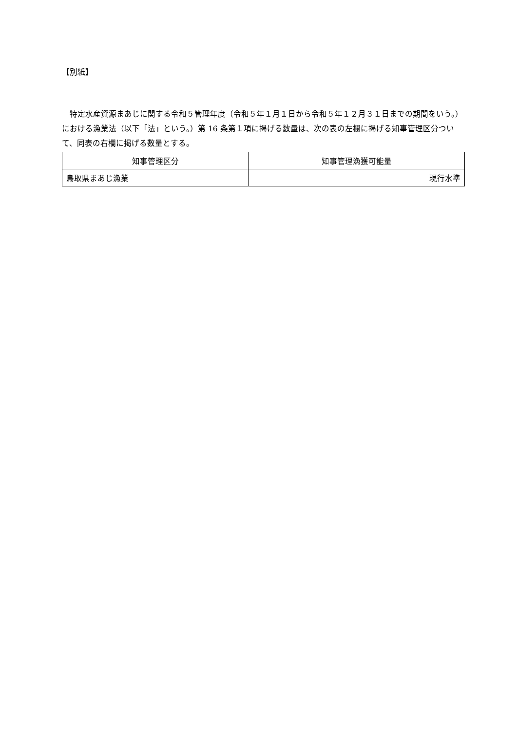【別紙】
特定水産資源まあじに関する令和５管理年度（令和５年１月１日から令和５年１２月３１日までの期間をいう。）における漁業法（以下「法」という。）第 16 条第１項に掲げる数量は、次の表の左欄に掲げる知事管理区分ついて、同表の右欄に掲げる数量とする。
| 知事管理区分 | 知事管理漁獲可能量 |
| --- | --- |
| 鳥取県まあじ漁業 | 現行水準 |